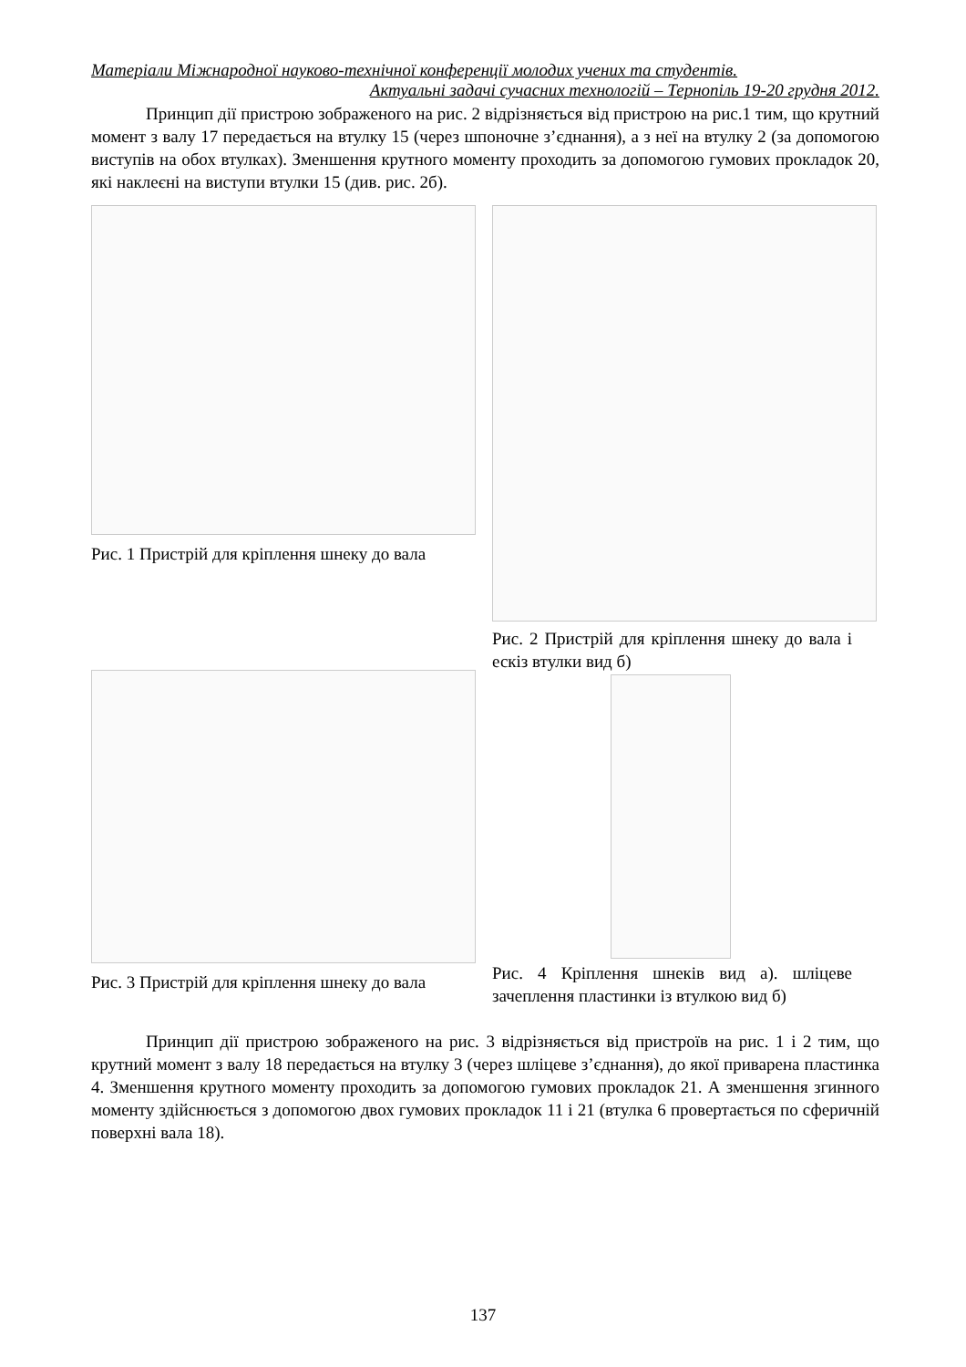Матеріали Міжнародної науково-технічної конференції молодих учених та студентів.
Актуальні задачі сучасних технологій – Тернопіль 19-20 грудня 2012.
Принцип дії пристрою зображеного на рис. 2 відрізняється від пристрою на рис.1 тим, що крутний момент з валу 17 передається на втулку 15 (через шпоночне з’єднання), а з неї на втулку 2 (за допомогою виступів на обох втулках). Зменшення крутного моменту проходить за допомогою гумових прокладок 20, які наклеєні на виступи втулки 15 (див. рис. 2б).
Рис. 1 Пристрій для кріплення шнеку до вала
Рис. 2 Пристрій для кріплення шнеку до вала і ескіз втулки вид б)
Рис. 3 Пристрій для кріплення шнеку до вала
Рис. 4 Кріплення шнеків вид а). шліцеве зачеплення пластинки із втулкою вид б)
Принцип дії пристрою зображеного на рис. 3 відрізняється від пристроїв на рис. 1 і 2 тим, що крутний момент з валу 18 передається на втулку 3 (через шліцеве з’єднання), до якої приварена пластинка 4. Зменшення крутного моменту проходить за допомогою гумових прокладок 21. А зменшення згинного моменту здійснюється з допомогою двох гумових прокладок 11 і 21 (втулка 6 провертається по сферичній поверхні вала 18).
137